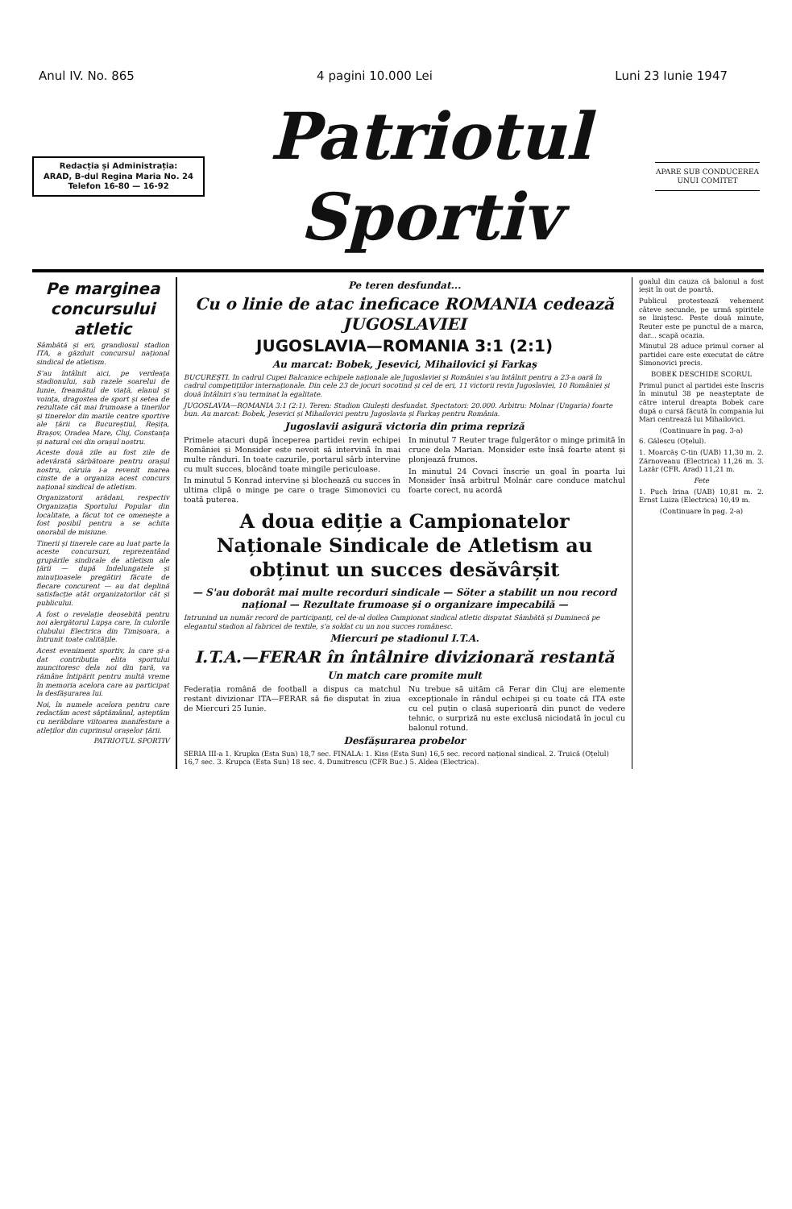Anul IV. No. 865 4 pagini 10.000 Lei Luni 23 Iunie 1947
Redacția și Administrația:
ARAD, B-dul Regina Maria No. 24
Telefon 16-80 — 16-92
Patriotul Sportiv
APARE SUB CONDUCEREA UNUI COMITET
Pe marginea concursului atletic
Sâmbătă și eri, grandiosul stadion ITA, a găzduit concursul național sindical de atletism.
S'au întâlnit aici, pe verdeața stadionului, sub razele soarelui de Iunie, freamătul de viață, elanul și voința, dragostea de sport și setea de rezultate cât mai frumoase a tinerilor și tinerelor din marile centre sportive ale țării ca Bucureștiul, Reșița, Brașov, Oradea Mare, Cluj, Constanța și natural cei din orașul nostru.
Aceste două zile au fost zile de adevărată sărbătoare pentru orașul nostru, căruia i-a revenit marea cinste de a organiza acest concurs național sindical de atletism.
Organizatorii arădani, respectiv Organizația Sportului Popular din localitate, a făcut tot ce omenește a fost posibil pentru a se achita onorabil de misiune.
Tinerii și tinerele care au luat parte la aceste concursuri, reprezentând grupările sindicale de atletism ale țării — după îndelungatele și minuțioasele pregătiri făcute de fiecare concurent — au dat deplină satisfacție atât organizatorilor cât și publicului.
A fost o revelație deosebită pentru noi alergătorul Lupșa care, în culorile clubului Electrica din Timișoara, a întrunit toate calitățile.
Acest eveniment sportiv, la care și-a dat contribuția elita sportului muncitoresc dela noi din țară, va rămâne întipărit pentru multă vreme în memoria acelora care au participat la desfășurarea lui.
Noi, în numele acelora pentru care redactăm acest săptămânal, așteptăm cu nerăbdare viitoarea manifestare a atleților din cuprinsul orașelor țării.
PATRIOTUL SPORTIV
Pe teren desfundat...
Cu o linie de atac ineficace ROMANIA cedează JUGOSLAVIEI
JUGOSLAVIA—ROMANIA 3:1 (2:1)
Au marcat: Bobek, Jesevici, Mihailovici și Farkaș
BUCUREȘTI. In cadrul Cupei Balcanice echipele naționale ale Jugoslaviei și României s'au întâlnit pentru a 23-a oară în cadrul competițiilor internaționale. Din cele 23 de jocuri socotind și cel de eri, 11 victorii revin Jugoslaviei, 10 României și două întâlniri s'au terminat la egalitate.
JUGOSLAVIA—ROMANIA 3:1 (2:1). Teren: Stadion Giulești desfundat. Spectatori: 20.000. Arbitru: Molnar (Ungaria) foarte bun. Au marcat: Bobek, Jesevici și Mihailovici pentru Jugoslavia și Farkaș pentru România.
Jugoslavii asigură victoria din prima repriză
Primele atacuri după începerea partidei revin echipei României și Monsider este nevoit să intervină în mai multe rânduri. In toate cazurile, portarul sârb intervine cu mult succes, blocând toate mingile periculoase.
In minutul 5 Konrad intervine și blochează cu succes în ultima clipă o minge pe care o trage Simonovici cu toată puterea.
In minutul 7 Reuter trage fulgerător o minge primită în cruce dela Marian. Monsider este însă foarte atent și plonjează frumos.
In minutul 24 Covaci înscrie un goal în poarta lui Monsider însă arbitrul Molnár care conduce matchul foarte corect, nu acordă
A doua ediție a Campionatelor Naționale Sindicale de Atletism au obținut un succes desăvârșit
— S'au doborât mai multe recorduri sindicale — Söter a stabilit un nou record național — Rezultate frumoase și o organizare impecabilă —
Intrunind un număr record de participanți, cel de-al doilea Campionat sindical atletic disputat Sâmbătă și Duminecă pe elegantul stadion al fabricei de textile, s'a soldat cu un nou succes românesc.
Miercuri pe stadionul I.T.A.
I.T.A.—FERAR în întâlnire divizionară restantă
Un match care promite mult
Federația română de football a dispus ca matchul restant divizionar ITA—FERAR să fie disputat în ziua de Miercuri 25 Iunie.
Nu trebue să uităm că Ferar din Cluj are elemente excepționale în rândul echipei și cu toate că ITA este cu cel puțin o clasă superioară din punct de vedere tehnic, o surpriză nu este exclusă niciodată în jocul cu balonul rotund.
Desfășurarea probelor
SERIA III-a 1. Krupka (Esta Sun) 18,7 sec. FINALA: 1. Kiss (Esta Sun) 16,5 sec. record național sindical. 2. Truică (Oțelul) 16,7 sec. 3. Krupca (Esta Sun) 18 sec. 4. Dumitrescu (CFR Buc.) 5. Aldea (Electrica).
goalul din cauza că balonul a fost ieșit în out de poartă.
Publicul protestează vehement câteve secunde, pe urmă spiritele se liniștesc. Peste două minute, Reuter este pe punctul de a marca, dar... scapă ocazia.
Minutul 28 aduce primul corner al partidei care este executat de către Simonovici precis.
BOBEK DESCHIDE SCORUL
Primul punct al partidei este înscris în minutul 38 pe neașteptate de către interul dreapta Bobek care după o cursă făcută în compania lui Mari centrează lui Mihailovici.
(Continuare în pag. 3-a)
6. Gălescu (Oțelul).
1. Moarcăș C-tin (UAB) 11,30 m. 2. Zărnoveanu (Electrica) 11,26 m. 3. Lazăr (CFR. Arad) 11,21 m.
Fete
1. Puch Irina (UAB) 10,81 m. 2. Ernst Luiza (Electrica) 10,49 m.
(Continuare în pag. 2-a)